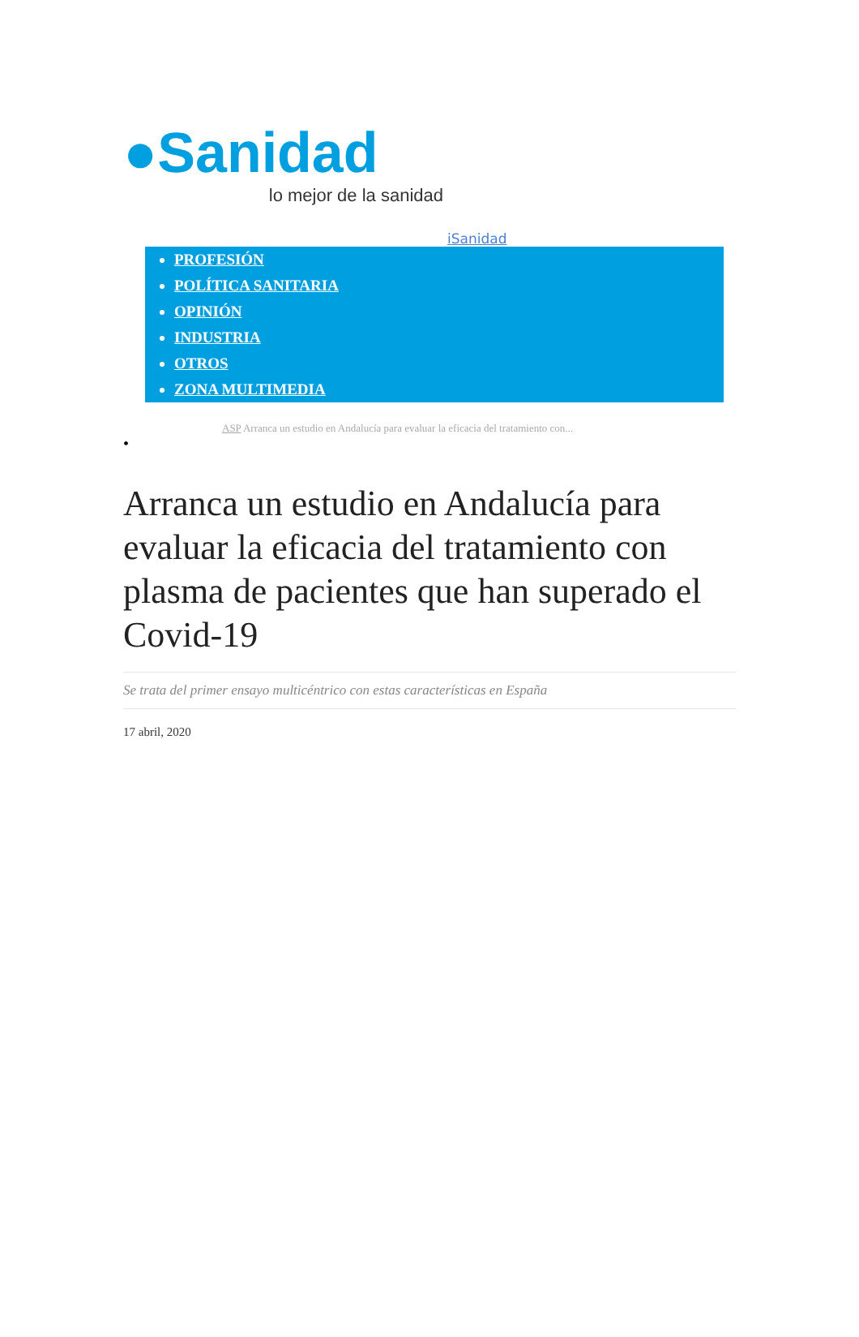●Sanidad
lo mejor de la sanidad
iSanidad
PROFESIÓN
POLÍTICA SANITARIA
OPINIÓN
INDUSTRIA
OTROS
ZONA MULTIMEDIA
ASP Arranca un estudio en Andalucía para evaluar la eficacia del tratamiento con...
•
Arranca un estudio en Andalucía para evaluar la eficacia del tratamiento con plasma de pacientes que han superado el Covid-19
Se trata del primer ensayo multicéntrico con estas características en España
17 abril, 2020